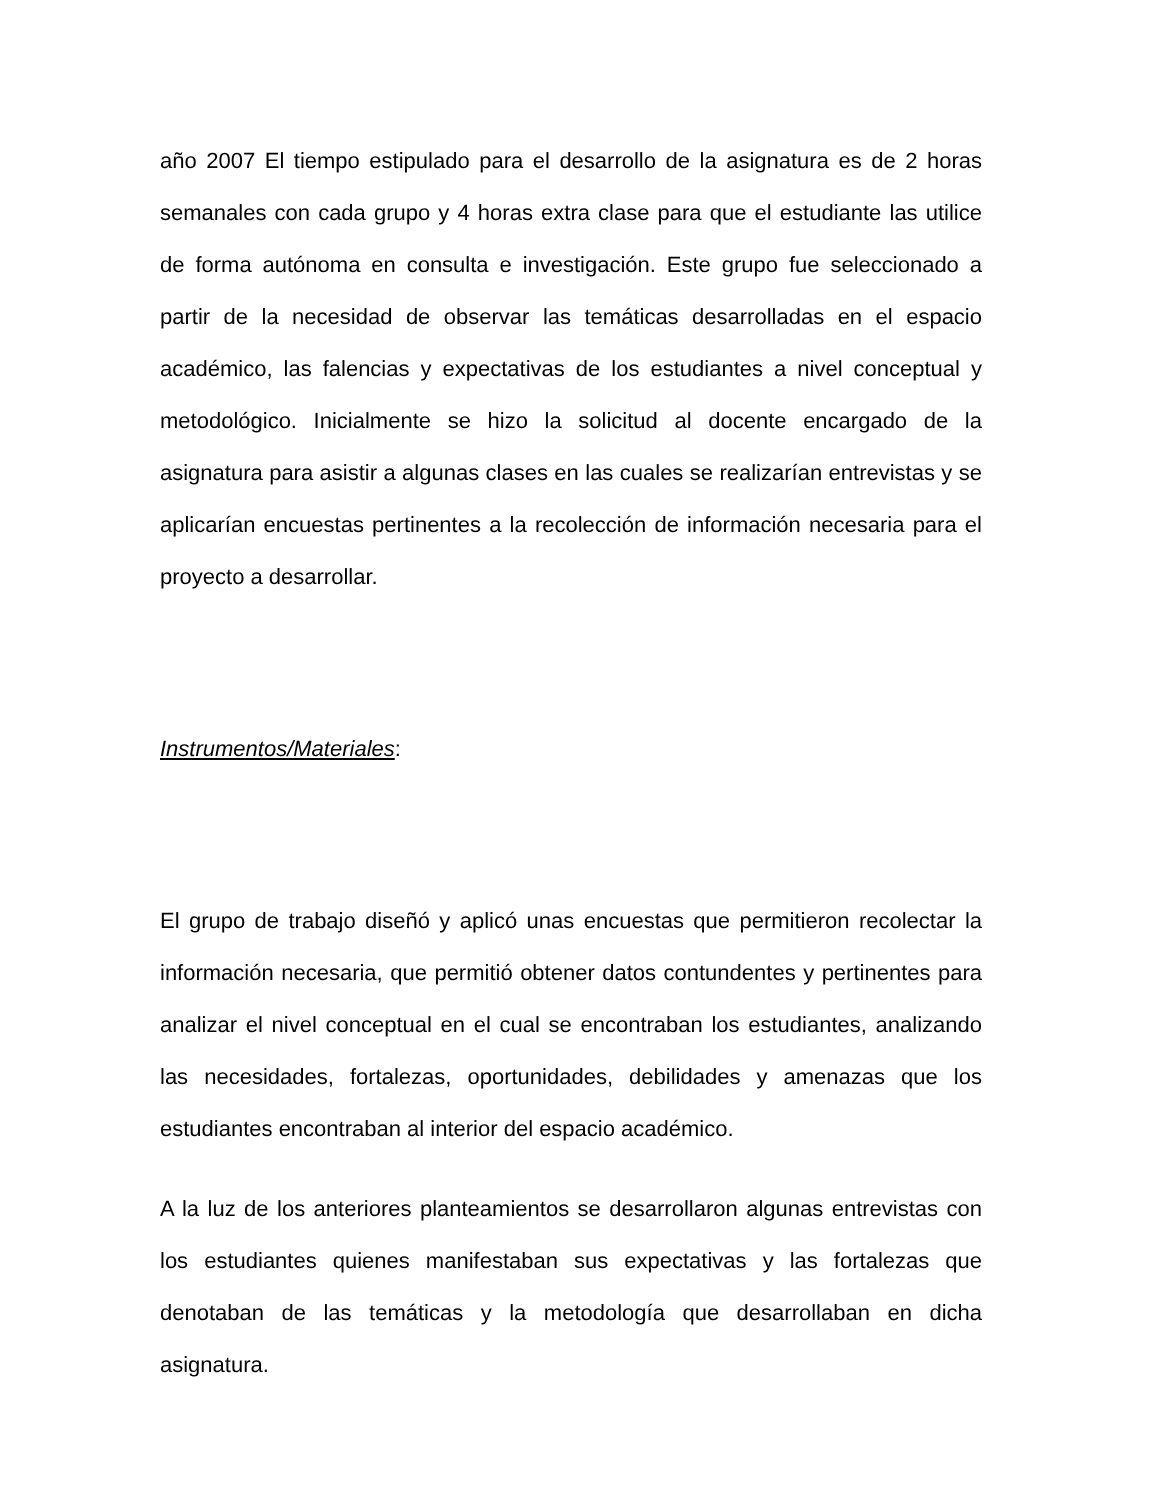año 2007 El tiempo estipulado para el desarrollo de la asignatura es de 2 horas semanales con cada grupo y 4 horas extra clase para que el estudiante las utilice de forma autónoma en consulta e investigación. Este grupo fue seleccionado a partir de la necesidad de observar las temáticas desarrolladas en el espacio académico, las falencias y expectativas de los estudiantes a nivel conceptual y metodológico. Inicialmente se hizo la solicitud al docente encargado de la asignatura para asistir a algunas clases en las cuales se realizarían entrevistas y se aplicarían encuestas pertinentes a la recolección de información necesaria para el proyecto a desarrollar.
Instrumentos/Materiales:
El grupo de trabajo diseñó y aplicó unas encuestas que permitieron recolectar la información necesaria, que permitió obtener datos contundentes y pertinentes para analizar el nivel conceptual en el cual se encontraban los estudiantes, analizando las necesidades, fortalezas, oportunidades, debilidades y amenazas que los estudiantes encontraban al interior del espacio académico.
A la luz de los anteriores planteamientos se desarrollaron algunas entrevistas con los estudiantes quienes manifestaban sus expectativas y las fortalezas que denotaban de las temáticas y la metodología que desarrollaban en dicha asignatura.